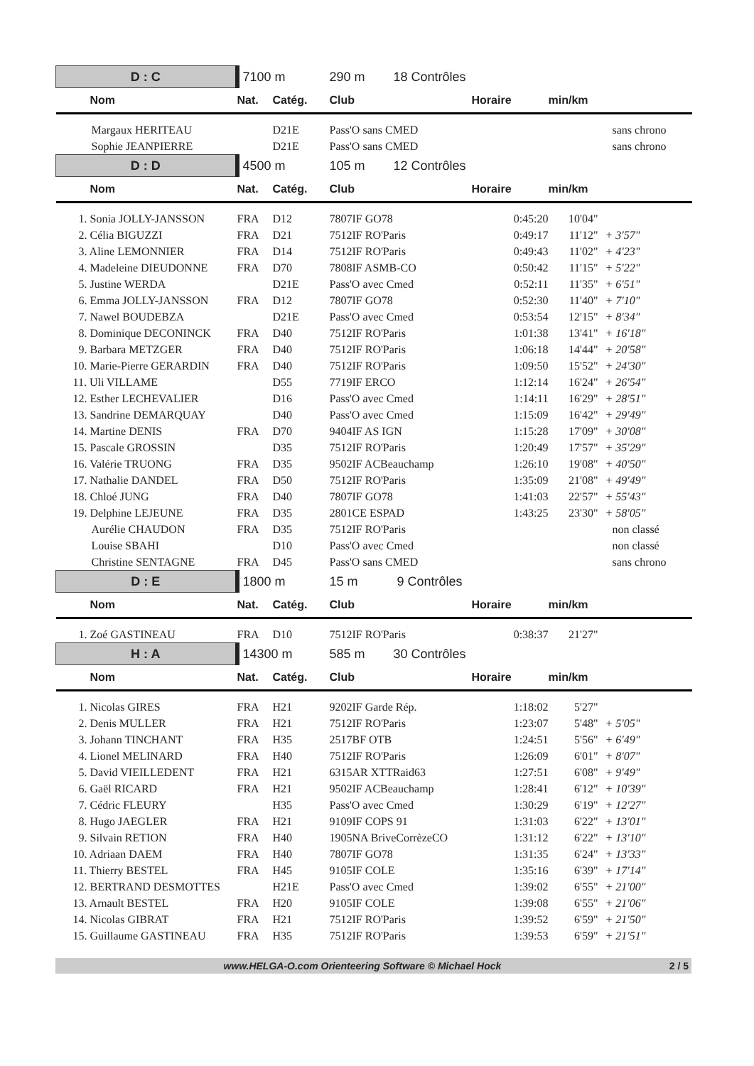| D : C | 7100 m | | 290 m 18 Contrôles | | | |
| Nom | Nat. | Catég. | Club | Horaire | min/km | |
| Margaux HERITEAU | | D21E | Pass'O sans CMED | | | sans chrono |
| Sophie JEANPIERRE | | D21E | Pass'O sans CMED | | | sans chrono |
| D : D | 4500 m | | 105 m 12 Contrôles | | | |
| Nom | Nat. | Catég. | Club | Horaire | min/km | |
| 1. Sonia JOLLY-JANSSON | FRA | D12 | 7807IF GO78 | 0:45:20 | 10'04" | |
| 2. Célia BIGUZZI | FRA | D21 | 7512IF RO'Paris | 0:49:17 | 11'12" | + 3'57" |
| 3. Aline LEMONNIER | FRA | D14 | 7512IF RO'Paris | 0:49:43 | 11'02" | + 4'23" |
| 4. Madeleine DIEUDONNE | FRA | D70 | 7808IF ASMB-CO | 0:50:42 | 11'15" | + 5'22" |
| 5. Justine WERDA | | D21E | Pass'O avec Cmed | 0:52:11 | 11'35" | + 6'51" |
| 6. Emma JOLLY-JANSSON | FRA | D12 | 7807IF GO78 | 0:52:30 | 11'40" | + 7'10" |
| 7. Nawel BOUDEBZA | | D21E | Pass'O avec Cmed | 0:53:54 | 12'15" | + 8'34" |
| 8. Dominique DECONINCK | FRA | D40 | 7512IF RO'Paris | 1:01:38 | 13'41" | + 16'18" |
| 9. Barbara METZGER | FRA | D40 | 7512IF RO'Paris | 1:06:18 | 14'44" | + 20'58" |
| 10. Marie-Pierre GERARDIN | FRA | D40 | 7512IF RO'Paris | 1:09:50 | 15'52" | + 24'30" |
| 11. Uli VILLAME | | D55 | 7719IF ERCO | 1:12:14 | 16'24" | + 26'54" |
| 12. Esther LECHEVALIER | | D16 | Pass'O avec Cmed | 1:14:11 | 16'29" | + 28'51" |
| 13. Sandrine DEMARQUAY | | D40 | Pass'O avec Cmed | 1:15:09 | 16'42" | + 29'49" |
| 14. Martine DENIS | FRA | D70 | 9404IF AS IGN | 1:15:28 | 17'09" | + 30'08" |
| 15. Pascale GROSSIN | | D35 | 7512IF RO'Paris | 1:20:49 | 17'57" | + 35'29" |
| 16. Valérie TRUONG | FRA | D35 | 9502IF ACBeauchamp | 1:26:10 | 19'08" | + 40'50" |
| 17. Nathalie DANDEL | FRA | D50 | 7512IF RO'Paris | 1:35:09 | 21'08" | + 49'49" |
| 18. Chloé JUNG | FRA | D40 | 7807IF GO78 | 1:41:03 | 22'57" | + 55'43" |
| 19. Delphine LEJEUNE | FRA | D35 | 2801CE ESPAD | 1:43:25 | 23'30" | + 58'05" |
| Aurélie CHAUDON | FRA | D35 | 7512IF RO'Paris | | | non classé |
| Louise SBAHI | | D10 | Pass'O avec Cmed | | | non classé |
| Christine SENTAGNE | FRA | D45 | Pass'O sans CMED | | | sans chrono |
| D : E | 1800 m | | 15 m 9 Contrôles | | | |
| Nom | Nat. | Catég. | Club | Horaire | min/km | |
| 1. Zoé GASTINEAU | FRA | D10 | 7512IF RO'Paris | 0:38:37 | 21'27" | |
| H : A | 14300 m | | 585 m 30 Contrôles | | | |
| Nom | Nat. | Catég. | Club | Horaire | min/km | |
| 1. Nicolas GIRES | FRA | H21 | 9202IF Garde Rép. | 1:18:02 | 5'27" | |
| 2. Denis MULLER | FRA | H21 | 7512IF RO'Paris | 1:23:07 | 5'48" | + 5'05" |
| 3. Johann TINCHANT | FRA | H35 | 2517BF OTB | 1:24:51 | 5'56" | + 6'49" |
| 4. Lionel MELINARD | FRA | H40 | 7512IF RO'Paris | 1:26:09 | 6'01" | + 8'07" |
| 5. David VIEILLEDENT | FRA | H21 | 6315AR XTTRaid63 | 1:27:51 | 6'08" | + 9'49" |
| 6. Gaël RICARD | FRA | H21 | 9502IF ACBeauchamp | 1:28:41 | 6'12" | + 10'39" |
| 7. Cédric FLEURY | | H35 | Pass'O avec Cmed | 1:30:29 | 6'19" | + 12'27" |
| 8. Hugo JAEGLER | FRA | H21 | 9109IF COPS 91 | 1:31:03 | 6'22" | + 13'01" |
| 9. Silvain RETION | FRA | H40 | 1905NA BriveCorrèzeCO | 1:31:12 | 6'22" | + 13'10" |
| 10. Adriaan DAEM | FRA | H40 | 7807IF GO78 | 1:31:35 | 6'24" | + 13'33" |
| 11. Thierry BESTEL | FRA | H45 | 9105IF COLE | 1:35:16 | 6'39" | + 17'14" |
| 12. BERTRAND DESMOTTES | | H21E | Pass'O avec Cmed | 1:39:02 | 6'55" | + 21'00" |
| 13. Arnault BESTEL | FRA | H20 | 9105IF COLE | 1:39:08 | 6'55" | + 21'06" |
| 14. Nicolas GIBRAT | FRA | H21 | 7512IF RO'Paris | 1:39:52 | 6'59" | + 21'50" |
| 15. Guillaume GASTINEAU | FRA | H35 | 7512IF RO'Paris | 1:39:53 | 6'59" | + 21'51" |
www.HELGA-O.com Orienteering Software © Michael Hock 2 / 5